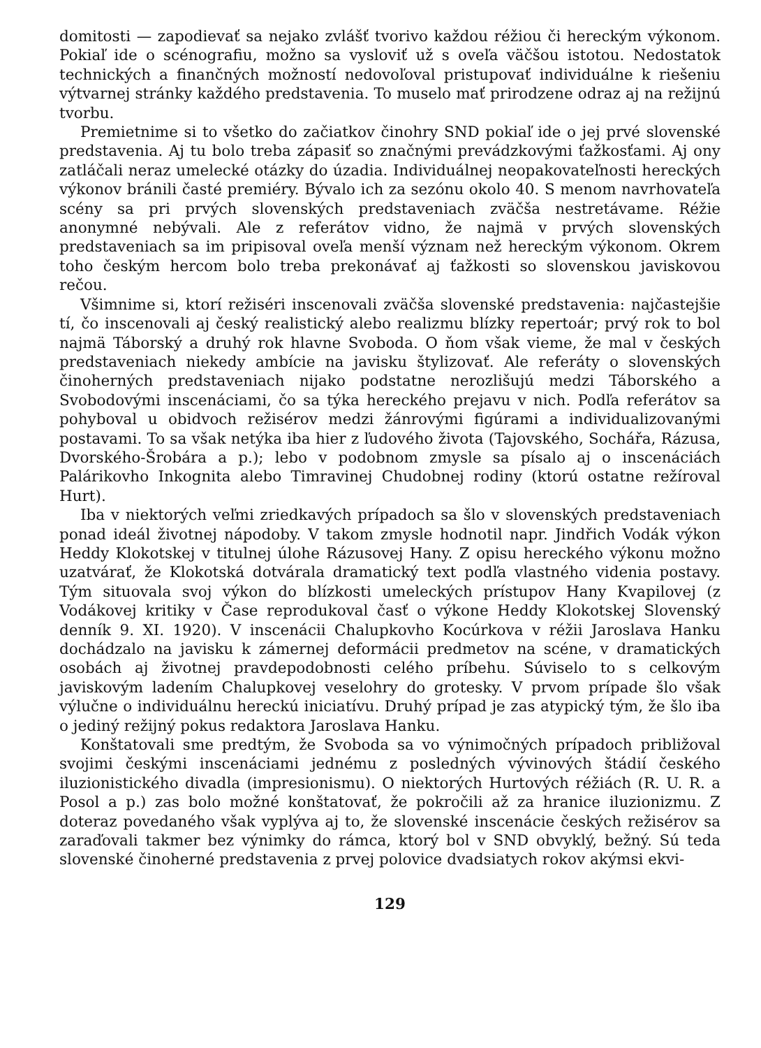domitosti — zapodievať sa nejako zvlášť tvorivo každou réžiou či hereckým výkonom. Pokiaľ ide o scénografiu, možno sa vysloviť už s oveľa väčšou istotou. Nedostatok technických a finančných možností nedovoľoval pristupovať individuálne k riešeniu výtvarnej stránky každého predstavenia. To muselo mať prirodzene odraz aj na režijnú tvorbu.
Premietnime si to všetko do začiatkov činohry SND pokiaľ ide o jej prvé slovenské predstavenia. Aj tu bolo treba zápasiť so značnými prevádzkovými ťažkosťami. Aj ony zatláčali neraz umelecké otázky do úzadia. Individuálnej neopakovateľnosti hereckých výkonov bránili časté premiéry. Bývalo ich za sezónu okolo 40. S menom navrhovateľa scény sa pri prvých slovenských predstaveniach zväčša nestretávame. Réžie anonymné nebývali. Ale z referátov vidno, že najmä v prvých slovenských predstaveniach sa im pripisoval oveľa menší význam než hereckým výkonom. Okrem toho českým hercom bolo treba prekonávať aj ťažkosti so slovenskou javiskovou rečou.
Všimnime si, ktorí režiséri inscenovali zväčša slovenské predstavenia: najčastejšie tí, čo inscenovali aj český realistický alebo realizmu blízky repertoár; prvý rok to bol najmä Táborský a druhý rok hlavne Svoboda. O ňom však vieme, že mal v českých predstaveniach niekedy ambície na javisku štylizovať. Ale referáty o slovenských činoherných predstaveniach nijako podstatne nerozlišujú medzi Táborského a Svobodovými inscenáciami, čo sa týka hereckého prejavu v nich. Podľa referátov sa pohyboval u obidvoch režisérov medzi žánrovými figúrami a individualizovanými postavami. To sa však netýka iba hier z ľudového života (Tajovského, Sochářa, Rázusa, Dvorského-Šrobára a p.); lebo v podobnom zmysle sa písalo aj o inscenáciách Palárikovho Inkognita alebo Timravinej Chudobnej rodiny (ktorú ostatne režíroval Hurt).
Iba v niektorých veľmi zriedkavých prípadoch sa šlo v slovenských predstaveniach ponad ideál životnej nápodoby. V takom zmysle hodnotil napr. Jindřich Vodák výkon Heddy Klokotskej v titulnej úlohe Rázusovej Hany. Z opisu hereckého výkonu možno uzatvárať, že Klokotská dotvárala dramatický text podľa vlastného videnia postavy. Tým situovala svoj výkon do blízkosti umeleckých prístupov Hany Kvapilovej (z Vodákovej kritiky v Čase reprodukoval časť o výkone Heddy Klokotskej Slovenský denník 9. XI. 1920). V inscenácii Chalupkovho Kocúrkova v réžii Jaroslava Hanku dochádzalo na javisku k zámernej deformácii predmetov na scéne, v dramatických osobách aj životnej pravdepodobnosti celého príbehu. Súviselo to s celkovým javiskovým ladením Chalupkovej veselohry do grotesky. V prvom prípade šlo však výlučne o individuálnu hereckú iniciatívu. Druhý prípad je zas atypický tým, že šlo iba o jediný režijný pokus redaktora Jaroslava Hanku.
Konštatovali sme predtým, že Svoboda sa vo výnimočných prípadoch približoval svojimi českými inscenáciami jednému z posledných vývinových štádií českého iluzionistického divadla (impresionismu). O niektorých Hurtových réžiách (R. U. R. a Posol a p.) zas bolo možné konštatovať, že pokročili až za hranice iluzionizmu. Z doteraz povedaného však vyplýva aj to, že slovenské inscenácie českých režisérov sa zaraďovali takmer bez výnimky do rámca, ktorý bol v SND obvyklý, bežný. Sú teda slovenské činoherné predstavenia z prvej polovice dvadsiatych rokov akýmsi ekvi-
129